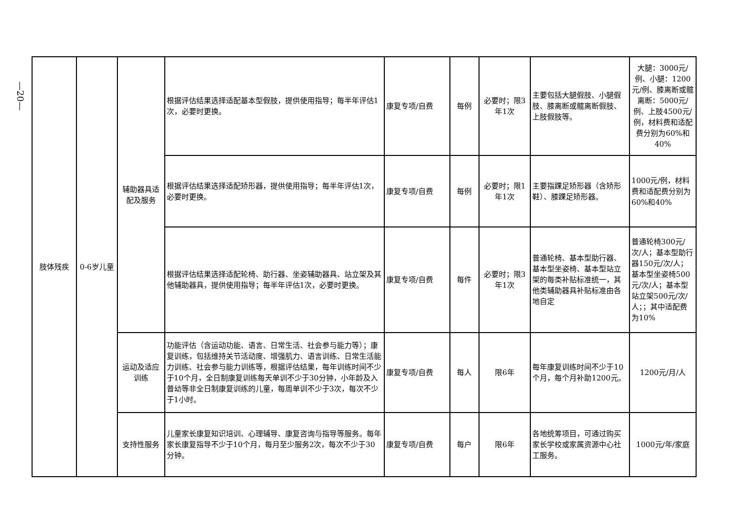—20—
| 肢体残疾 | 0-6岁儿童 | 辅助器具适配及服务 | 根据评估结果选择适配基本型假肢，提供使用指导；每半年评估1次，必要时更换。 | 康复专项/自费 | 每例 | 必要时；限3年1次 | 主要包括大腿假肢、小腿假肢、膝离断或髋离断假肢、上肢假肢等。 | 大腿：3000元/例、小腿：1200元/例、膝离断或髋离断：5000元/例、上肢4500元/例，材料费和适配费分别为60%和40% |
| | | | 根据评估结果选择适配矫形器，提供使用指导；每半年评估1次，必要时更换。 | 康复专项/自费 | 每例 | 必要时；限1年1次 | 主要指踝足矫形器（含矫形鞋）、膝踝足矫形器。 | 1000元/例，材料费和适配费分别为60%和40% |
| | | | 根据评估结果选择适配轮椅、助行器、坐姿辅助器具、站立架及其他辅助器具，提供使用指导；每半年评估1次，必要时更换。 | 康复专项/自费 | 每件 | 必要时；限3年1次 | 普通轮椅、基本型助行器、基本型坐姿椅、基本型站立架的每类补贴标准统一，其他类辅助器具补贴标准由各地自定 | 普通轮椅300元/次/人；基本型助行器150元/次/人；基本型坐姿椅500元/次/人；基本型站立架500元/次/人；；其中适配费为10% |
| | | 运动及适应训练 | 功能评估（含运动功能、语言、日常生活、社会参与能力等）；康复训练，包括维持关节活动度、增强肌力、语言训练、日常生活能力训练、社会参与能力训练等，根据评估结果，每年训练时间不少于10个月，全日制康复训练每天单训不少于30分钟，小年龄及入普幼等非全日制康复训练的儿童，每周单训不少于3次，每次不少于1小时。 | 康复专项/自费 | 每人 | 限6年 | 每年康复训练时间不少于10个月，每个月补助1200元。 | 1200元/月/人 |
| | | 支持性服务 | 儿童家长康复知识培训、心理辅导、康复咨询与指导等服务。每年家长康复指导不少于10个月，每月至少服务2次，每次不少于30分钟。 | 康复专项/自费 | 每户 | 限6年 | 各地统筹项目，可通过购买家长学校或家属资源中心社工服务。 | 1000元/年/家庭 |